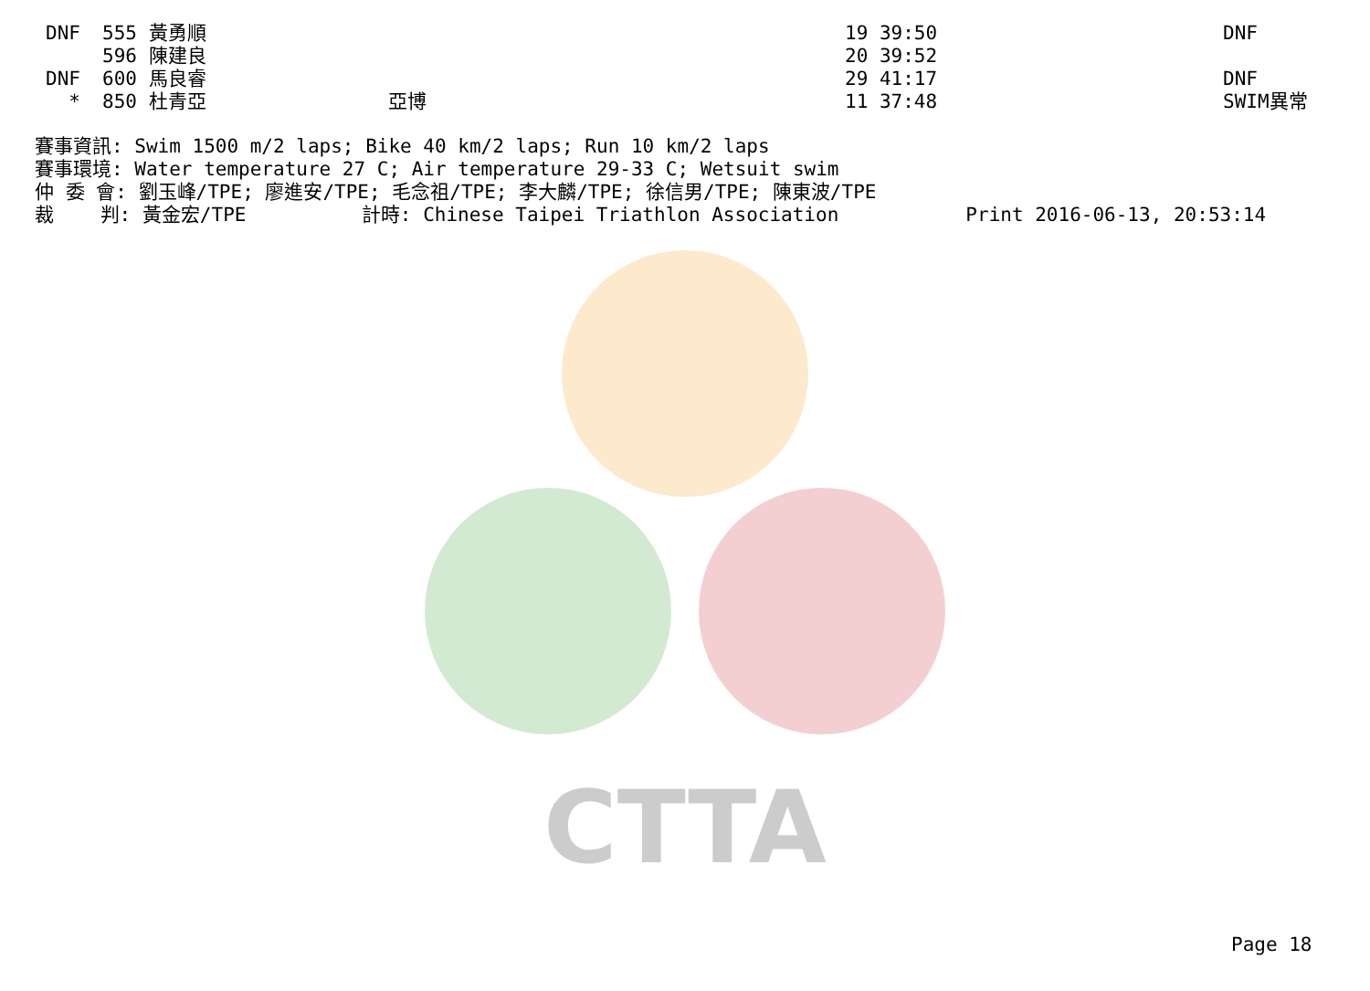CTTA
| DNF | 555 | 黃勇順 | | 19 39:50 | DNF |
| | 596 | 陳建良 | | 20 39:52 | |
| DNF | 600 | 馬良睿 | | 29 41:17 | DNF |
| * | 850 | 杜青亞 | 亞博 | 11 37:48 | SWIM異常 |
賽事資訊: Swim 1500 m/2 laps; Bike 40 km/2 laps; Run 10 km/2 laps 賽事環境: Water temperature 27 C; Air temperature 29-33 C; Wetsuit swim 仲 委 會: 劉玉峰/TPE; 廖進安/TPE; 毛念祖/TPE; 李大麟/TPE; 徐信男/TPE; 陳東波/TPE 裁 判: 黃金宏/TPE 計時: Chinese Taipei Triathlon Association Print 2016-06-13, 20:53:14
Page 18